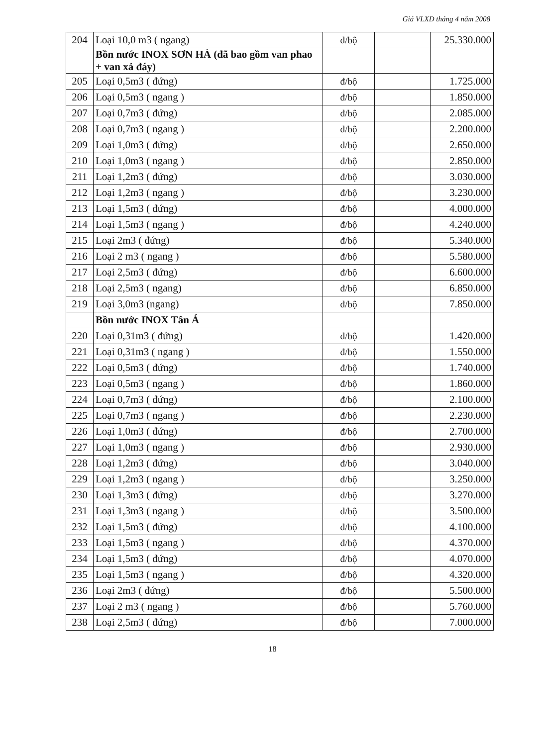Giá VLXD tháng 4 năm 2008
| 204 | Loại 10,0 m3 ( ngang) | đ/bộ | | 25.330.000 |
| | Bồn nước INOX SƠN HÀ (đã bao gồm van phao + van xả đáy) | | | |
| 205 | Loại 0,5m3 ( đứng) | đ/bộ | | 1.725.000 |
| 206 | Loại 0,5m3 ( ngang ) | đ/bộ | | 1.850.000 |
| 207 | Loại 0,7m3 ( đứng) | đ/bộ | | 2.085.000 |
| 208 | Loại 0,7m3 ( ngang ) | đ/bộ | | 2.200.000 |
| 209 | Loại 1,0m3 ( đứng) | đ/bộ | | 2.650.000 |
| 210 | Loại 1,0m3 ( ngang ) | đ/bộ | | 2.850.000 |
| 211 | Loại 1,2m3 ( đứng) | đ/bộ | | 3.030.000 |
| 212 | Loại 1,2m3 ( ngang ) | đ/bộ | | 3.230.000 |
| 213 | Loại 1,5m3 ( đứng) | đ/bộ | | 4.000.000 |
| 214 | Loại 1,5m3 ( ngang ) | đ/bộ | | 4.240.000 |
| 215 | Loại 2m3 ( đứng) | đ/bộ | | 5.340.000 |
| 216 | Loại 2 m3 ( ngang ) | đ/bộ | | 5.580.000 |
| 217 | Loại 2,5m3 ( đứng) | đ/bộ | | 6.600.000 |
| 218 | Loại 2,5m3 ( ngang) | đ/bộ | | 6.850.000 |
| 219 | Loại 3,0m3 (ngang) | đ/bộ | | 7.850.000 |
| | Bồn nước INOX Tân Á | | | |
| 220 | Loại 0,31m3 ( đứng) | đ/bộ | | 1.420.000 |
| 221 | Loại 0,31m3 ( ngang ) | đ/bộ | | 1.550.000 |
| 222 | Loại 0,5m3 ( đứng) | đ/bộ | | 1.740.000 |
| 223 | Loại 0,5m3 ( ngang ) | đ/bộ | | 1.860.000 |
| 224 | Loại 0,7m3 ( đứng) | đ/bộ | | 2.100.000 |
| 225 | Loại 0,7m3 ( ngang ) | đ/bộ | | 2.230.000 |
| 226 | Loại 1,0m3 ( đứng) | đ/bộ | | 2.700.000 |
| 227 | Loại 1,0m3 ( ngang ) | đ/bộ | | 2.930.000 |
| 228 | Loại 1,2m3 ( đứng) | đ/bộ | | 3.040.000 |
| 229 | Loại 1,2m3 ( ngang ) | đ/bộ | | 3.250.000 |
| 230 | Loại 1,3m3 ( đứng) | đ/bộ | | 3.270.000 |
| 231 | Loại 1,3m3 ( ngang ) | đ/bộ | | 3.500.000 |
| 232 | Loại 1,5m3 ( đứng) | đ/bộ | | 4.100.000 |
| 233 | Loại 1,5m3 ( ngang ) | đ/bộ | | 4.370.000 |
| 234 | Loại 1,5m3 ( đứng) | đ/bộ | | 4.070.000 |
| 235 | Loại 1,5m3 ( ngang ) | đ/bộ | | 4.320.000 |
| 236 | Loại 2m3 ( đứng) | đ/bộ | | 5.500.000 |
| 237 | Loại 2 m3 ( ngang ) | đ/bộ | | 5.760.000 |
| 238 | Loại 2,5m3 ( đứng) | đ/bộ | | 7.000.000 |
18